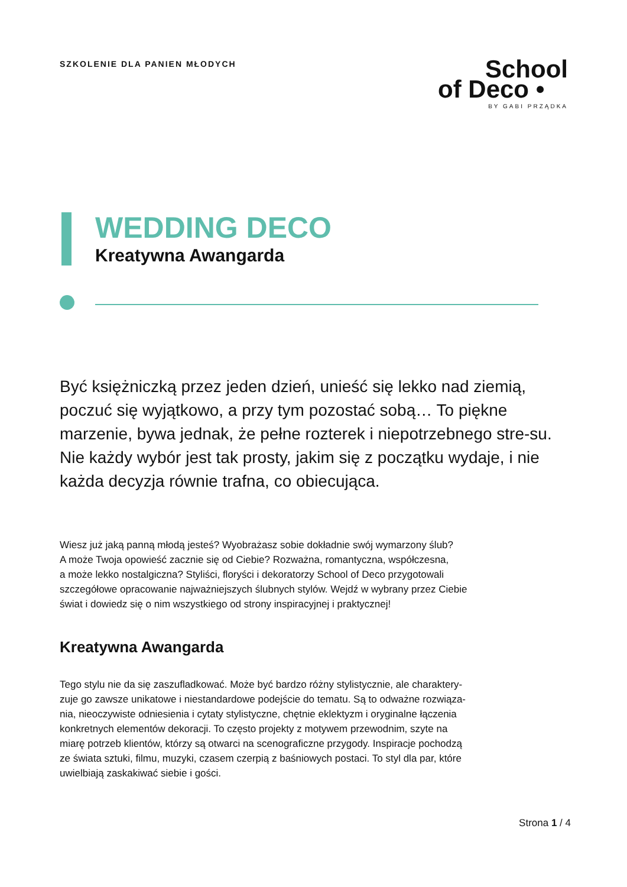SZKOLENIE DLA PANIEN MŁODYCH
School
of Deco •
BY GABI PRZĄDKA
WEDDING DECO
Kreatywna Awangarda
Być księżniczką przez jeden dzień, unieść się lekko nad ziemią, poczuć się wyjątkowo, a przy tym pozostać sobą… To piękne marzenie, bywa jednak, że pełne rozterek i niepotrzebnego stre-su. Nie każdy wybór jest tak prosty, jakim się z początku wydaje, i nie każda decyzja równie trafna, co obiecująca.
Wiesz już jaką panną młodą jesteś? Wyobrażasz sobie dokładnie swój wymarzony ślub?
A może Twoja opowieść zacznie się od Ciebie? Rozważna, romantyczna, współczesna,
a może lekko nostalgiczna? Styliści, floryści i dekoratorzy School of Deco przygotowali
szczegółowe opracowanie najważniejszych ślubnych stylów. Wejdź w wybrany przez Ciebie
świat i dowiedz się o nim wszystkiego od strony inspiracyjnej i praktycznej!
Kreatywna Awangarda
Tego stylu nie da się zaszufladkować. Może być bardzo różny stylistycznie, ale charaktery-
zuje go zawsze unikatowe i niestandardowe podejście do tematu. Są to odważne rozwiąza-
nia, nieoczywiste odniesienia i cytaty stylistyczne, chętnie eklektyzm i oryginalne łączenia
konkretnych elementów dekoracji. To często projekty z motywem przewodnim, szyte na
miarę potrzeb klientów, którzy są otwarci na scenograficzne przygody. Inspiracje pochodzą
ze świata sztuki, filmu, muzyki, czasem czerpią z baśniowych postaci. To styl dla par, które
uwielbiają zaskakiwać siebie i gości.
Strona 1 / 4